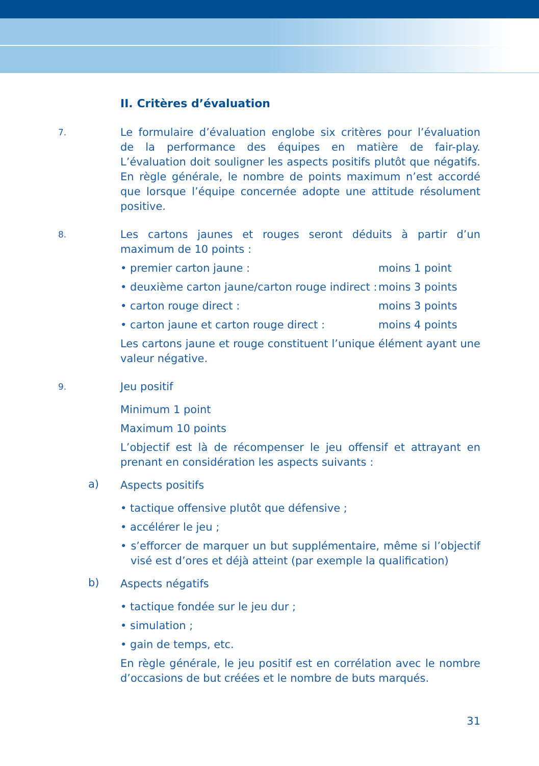II. Critères d’évaluation
7.
Le formulaire d’évaluation englobe six critères pour l’évaluation de la performance des équipes en matière de fair-play. L’évaluation doit souligner les aspects positifs plutôt que négatifs. En règle générale, le nombre de points maximum n’est accordé que lorsque l’équipe concernée adopte une attitude résolument positive.
8.
Les cartons jaunes et rouges seront déduits à partir d’un maximum de 10 points :
• premier carton jaune : moins 1 point
• deuxième carton jaune/carton rouge indirect : moins 3 points
• carton rouge direct : moins 3 points
• carton jaune et carton rouge direct : moins 4 points
Les cartons jaune et rouge constituent l’unique élément ayant une valeur négative.
9.
Jeu positif
Minimum 1 point
Maximum 10 points
L’objectif est là de récompenser le jeu offensif et attrayant en prenant en considération les aspects suivants :
a)
Aspects positifs
• tactique offensive plutôt que défensive ;
• accélérer le jeu ;
• s’efforcer de marquer un but supplémentaire, même si l’objectif visé est d’ores et déjà atteint (par exemple la qualification)
b)
Aspects négatifs
• tactique fondée sur le jeu dur ;
• simulation ;
• gain de temps, etc.
En règle générale, le jeu positif est en corrélation avec le nombre d’occasions de but créées et le nombre de buts marqués.
31